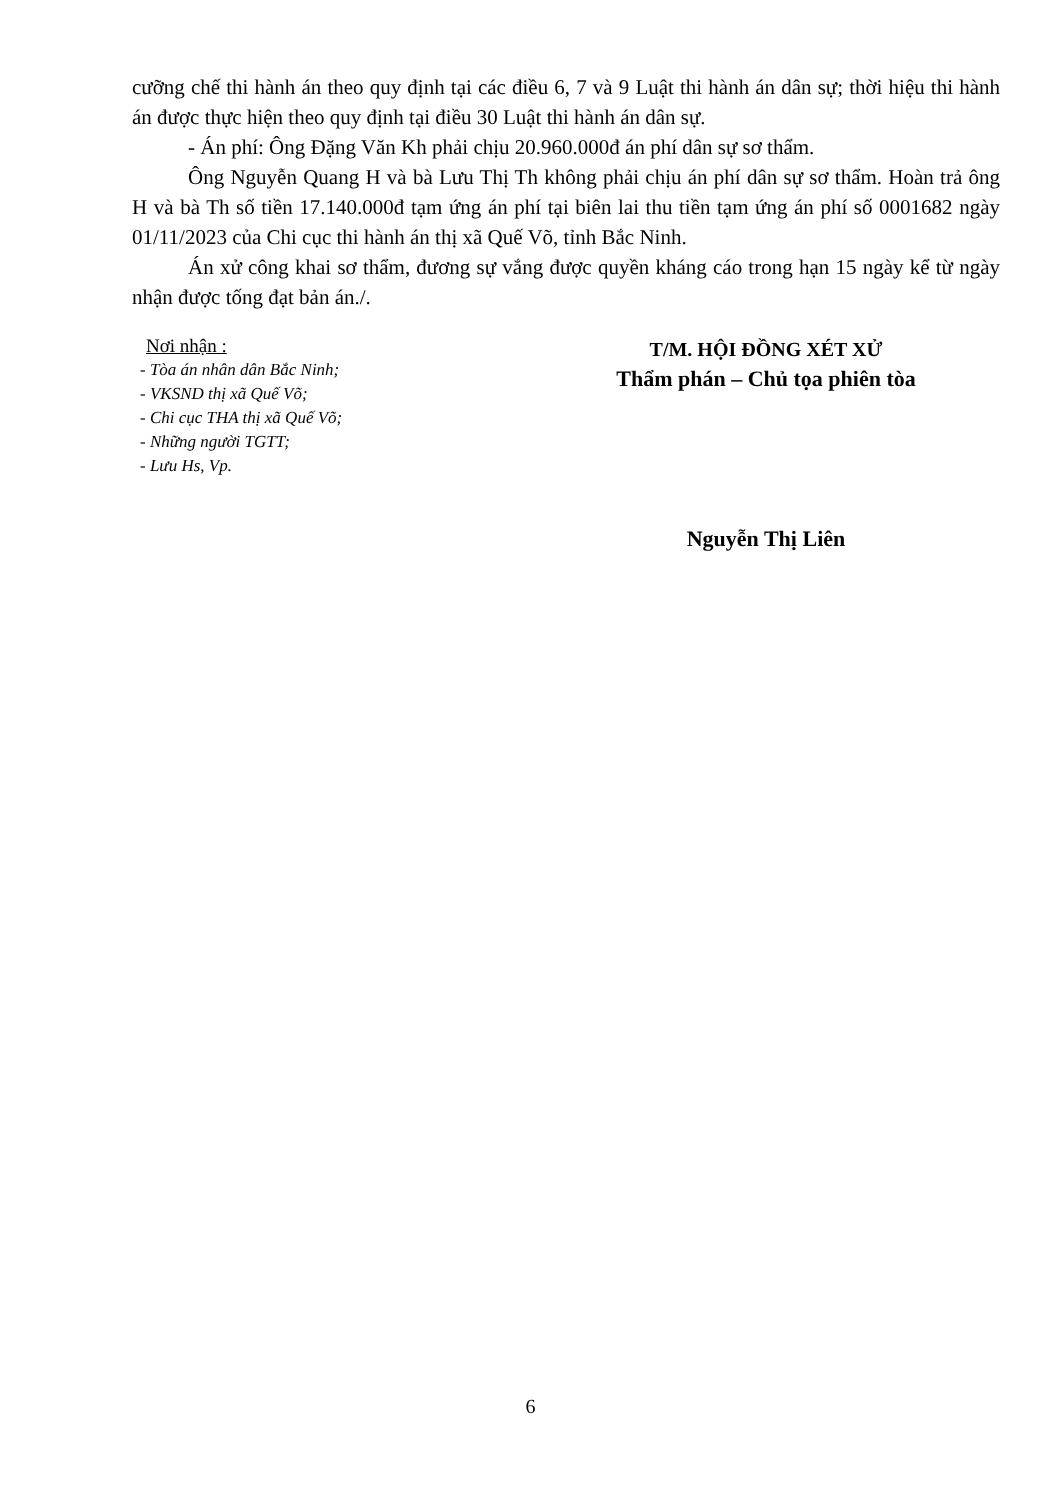cưỡng chế thi hành án theo quy định tại các điều 6, 7 và 9 Luật thi hành án dân sự; thời hiệu thi hành án được thực hiện theo quy định tại điều 30 Luật thi hành án dân sự.
- Án phí: Ông Đặng Văn Kh phải chịu 20.960.000đ án phí dân sự sơ thẩm.
Ông Nguyễn Quang H và bà Lưu Thị Th không phải chịu án phí dân sự sơ thẩm. Hoàn trả ông H và bà Th số tiền 17.140.000đ tạm ứng án phí tại biên lai thu tiền tạm ứng án phí số 0001682 ngày 01/11/2023 của Chi cục thi hành án thị xã Quế Võ, tỉnh Bắc Ninh.
Án xử công khai sơ thẩm, đương sự vắng được quyền kháng cáo trong hạn 15 ngày kể từ ngày nhận được tống đạt bản án./.
Nơi nhận :
- Tòa án nhân dân Bắc Ninh;
- VKSND thị xã Quế Võ;
- Chi cục THA thị xã Quế Võ;
- Những người TGTT;
- Lưu Hs, Vp.
T/M. HỘI ĐỒNG XÉT XỬ
Thẩm phán – Chủ tọa phiên tòa
Nguyễn Thị Liên
6